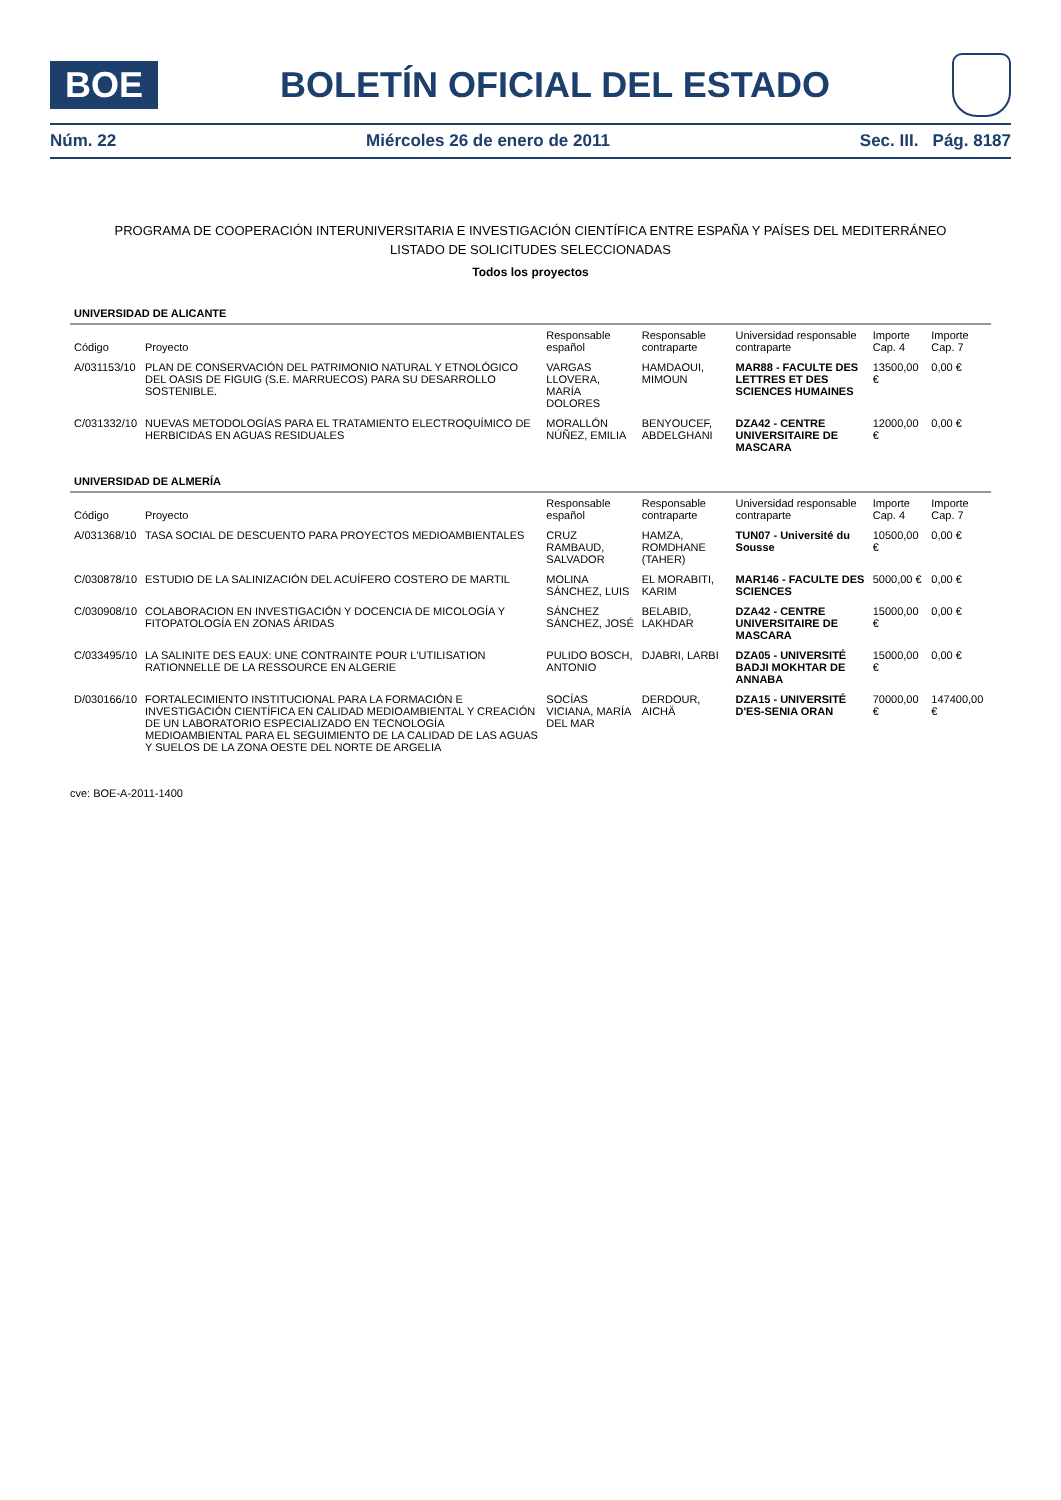BOE
BOLETÍN OFICIAL DEL ESTADO
Núm. 22 Miércoles 26 de enero de 2011 Sec. III. Pág. 8187
PROGRAMA DE COOPERACIÓN INTERUNIVERSITARIA E INVESTIGACIÓN CIENTÍFICA ENTRE ESPAÑA Y PAÍSES DEL MEDITERRÁNEO
LISTADO DE SOLICITUDES SELECCIONADAS
Todos los proyectos
| UNIVERSIDAD DE ALICANTE | | | | | | |
| Código | Proyecto | Responsable español | Responsable contraparte | Universidad responsable contraparte | Importe Cap. 4 | Importe Cap. 7 |
| A/031153/10 | PLAN DE CONSERVACIÓN DEL PATRIMONIO NATURAL Y ETNOLÓGICO DEL OASIS DE FIGUIG (S.E. MARRUECOS) PARA SU DESARROLLO SOSTENIBLE. | VARGAS LLOVERA, MARÍA DOLORES | HAMDAOUI, MIMOUN | MAR88 - FACULTE DES LETTRES ET DES SCIENCES HUMAINES | 13500,00 € | 0,00 € |
| C/031332/10 | NUEVAS METODOLOGÍAS PARA EL TRATAMIENTO ELECTROQUÍMICO DE HERBICIDAS EN AGUAS RESIDUALES | MORALLÓN NÚÑEZ, EMILIA | BENYOUCEF, ABDELGHANI | DZA42 - CENTRE UNIVERSITAIRE DE MASCARA | 12000,00 € | 0,00 € |
| UNIVERSIDAD DE ALMERÍA | | | | | | |
| Código | Proyecto | Responsable español | Responsable contraparte | Universidad responsable contraparte | Importe Cap. 4 | Importe Cap. 7 |
| A/031368/10 | TASA SOCIAL DE DESCUENTO PARA PROYECTOS MEDIOAMBIENTALES | CRUZ RAMBAUD, SALVADOR | HAMZA, ROMDHANE (TAHER) | TUN07 - Université du Sousse | 10500,00 € | 0,00 € |
| C/030878/10 | ESTUDIO DE LA SALINIZACIÓN DEL ACUÍFERO COSTERO DE MARTIL | MOLINA SÁNCHEZ, LUIS | EL MORABITI, KARIM | MAR146 - FACULTE DES SCIENCES | 5000,00 € | 0,00 € |
| C/030908/10 | COLABORACION EN INVESTIGACIÓN Y DOCENCIA DE MICOLOGÍA Y FITOPATOLOGÍA EN ZONAS ÁRIDAS | SÁNCHEZ SÁNCHEZ, JOSÉ | BELABID, LAKHDAR | DZA42 - CENTRE UNIVERSITAIRE DE MASCARA | 15000,00 € | 0,00 € |
| C/033495/10 | LA SALINITE DES EAUX: UNE CONTRAINTE POUR L'UTILISATION RATIONNELLE DE LA RESSOURCE EN ALGERIE | PULIDO BOSCH, ANTONIO | DJABRI, LARBI | DZA05 - UNIVERSITÉ BADJI MOKHTAR DE ANNABA | 15000,00 € | 0,00 € |
| D/030166/10 | FORTALECIMIENTO INSTITUCIONAL PARA LA FORMACIÓN E INVESTIGACIÓN CIENTÍFICA EN CALIDAD MEDIOAMBIENTAL Y CREACIÓN DE UN LABORATORIO ESPECIALIZADO EN TECNOLOGÍA MEDIOAMBIENTAL PARA EL SEGUIMIENTO DE LA CALIDAD DE LAS AGUAS Y SUELOS DE LA ZONA OESTE DEL NORTE DE ARGELIA | SOCÍAS VICIANA, MARÍA DEL MAR | DERDOUR, AICHÄ | DZA15 - UNIVERSITÉ D'ES-SENIA ORAN | 70000,00 € | 147400,00 € |
cve: BOE-A-2011-1400